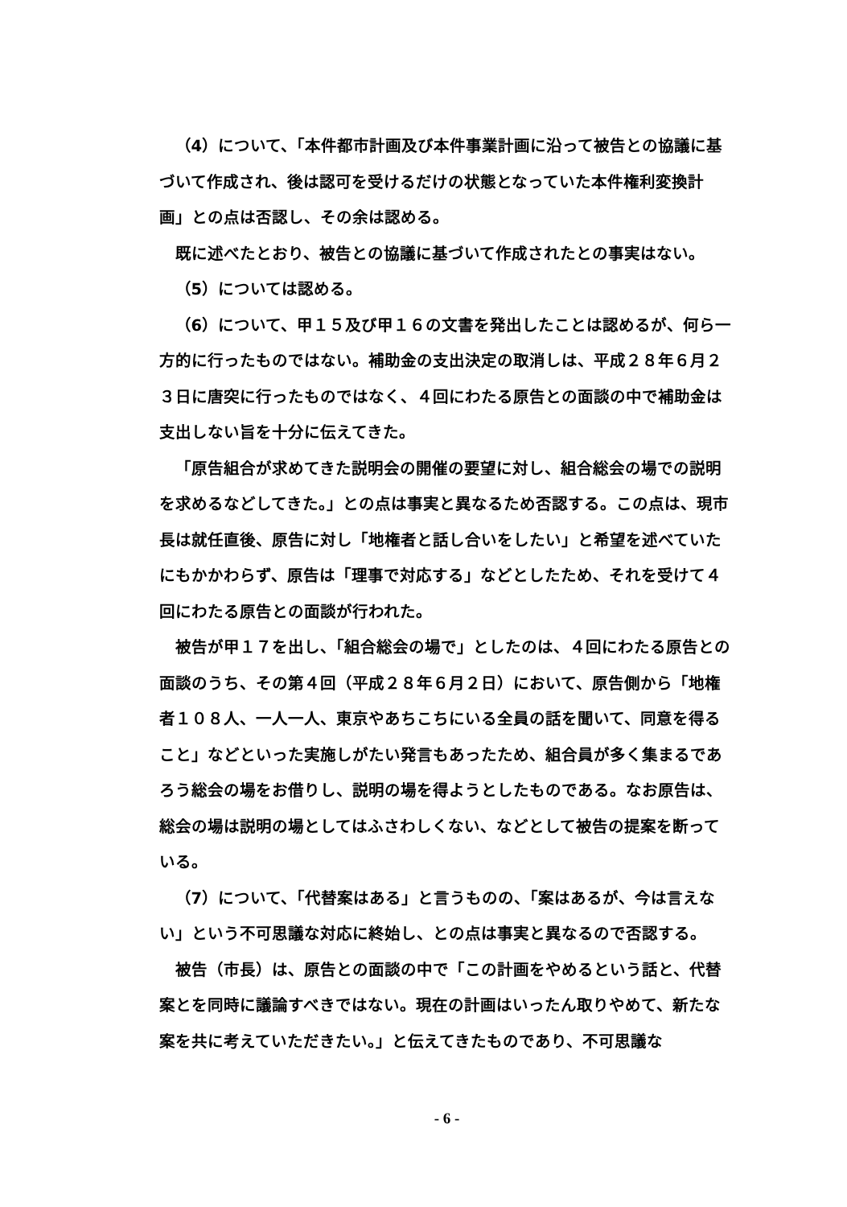（4）について、「本件都市計画及び本件事業計画に沿って被告との協議に基づいて作成され、後は認可を受けるだけの状態となっていた本件権利変換計画」との点は否認し、その余は認める。
既に述べたとおり、被告との協議に基づいて作成されたとの事実はない。
（5）については認める。
（6）について、甲１５及び甲１６の文書を発出したことは認めるが、何ら一方的に行ったものではない。補助金の支出決定の取消しは、平成２８年６月２３日に唐突に行ったものではなく、４回にわたる原告との面談の中で補助金は支出しない旨を十分に伝えてきた。
「原告組合が求めてきた説明会の開催の要望に対し、組合総会の場での説明を求めるなどしてきた。」との点は事実と異なるため否認する。この点は、現市長は就任直後、原告に対し「地権者と話し合いをしたい」と希望を述べていたにもかかわらず、原告は「理事で対応する」などとしたため、それを受けて４回にわたる原告との面談が行われた。
被告が甲１７を出し、「組合総会の場で」としたのは、４回にわたる原告との面談のうち、その第４回（平成２８年６月２日）において、原告側から「地権者１０８人、一人一人、東京やあちこちにいる全員の話を聞いて、同意を得ること」などといった実施しがたい発言もあったため、組合員が多く集まるであろう総会の場をお借りし、説明の場を得ようとしたものである。なお原告は、総会の場は説明の場としてはふさわしくない、などとして被告の提案を断っている。
（7）について、「代替案はある」と言うものの、「案はあるが、今は言えない」という不可思議な対応に終始し、との点は事実と異なるので否認する。
被告（市長）は、原告との面談の中で「この計画をやめるという話と、代替案とを同時に議論すべきではない。現在の計画はいったん取りやめて、新たな案を共に考えていただきたい。」と伝えてきたものであり、不可思議な
- 6 -